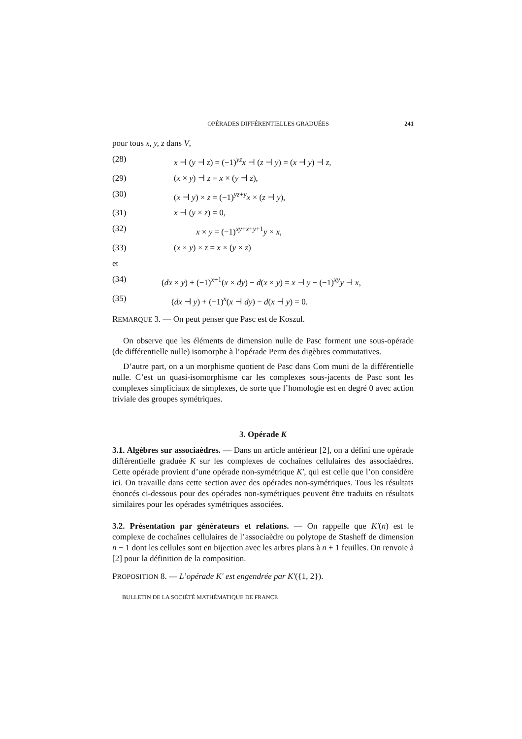OPÉRADES DIFFÉRENTIELLES GRADUÉES 241
pour tous x, y, z dans V,
(28) x ⊣ (y ⊣ z) = (−1)<sup>yz</sup>x ⊣ (z ⊣ y) = (x ⊣ y) ⊣ z,
(29) (x × y) ⊣ z = x × (y ⊣ z),
(30) (x ⊣ y) × z = (−1)<sup>yz+y</sup>x × (z ⊣ y),
(31) x ⊣ (y × z) = 0,
(32) x × y = (−1)<sup>xy+x+y+1</sup>y × x,
(33) (x × y) × z = x × (y × z)
et
(34) (dx × y) + (−1)<sup>x+1</sup>(x × dy) − d(x × y) = x ⊣ y − (−1)<sup>xy</sup>y ⊣ x,
(35) (dx ⊣ y) + (−1)<sup>x</sup>(x ⊣ dy) − d(x ⊣ y) = 0.
REMARQUE 3. — On peut penser que Pasc est de Koszul.
On observe que les éléments de dimension nulle de Pasc forment une sous-opérade (de différentielle nulle) isomorphe à l’opérade Perm des digèbres commutatives.
D’autre part, on a un morphisme quotient de Pasc dans Com muni de la différentielle nulle. C’est un quasi-isomorphisme car les complexes sous-jacents de Pasc sont les complexes simpliciaux de simplexes, de sorte que l’homologie est en degré 0 avec action triviale des groupes symétriques.
3. Opérade K
3.1. Algèbres sur associaèdres. — Dans un article antérieur [2], on a défini une opérade différentielle graduée K sur les complexes de cochaînes cellulaires des associaèdres. Cette opérade provient d’une opérade non-symétrique K′, qui est celle que l’on considère ici. On travaille dans cette section avec des opérades non-symétriques. Tous les résultats énoncés ci-dessous pour des opérades non-symétriques peuvent être traduits en résultats similaires pour les opérades symétriques associées.
3.2. Présentation par générateurs et relations. — On rappelle que K′(n) est le complexe de cochaînes cellulaires de l’associaèdre ou polytope de Stasheff de dimension n − 1 dont les cellules sont en bijection avec les arbres plans à n + 1 feuilles. On renvoie à [2] pour la définition de la composition.
PROPOSITION 8. — L’opérade K′ est engendrée par K′({1, 2}).
BULLETIN DE LA SOCIÉTÉ MATHÉMATIQUE DE FRANCE